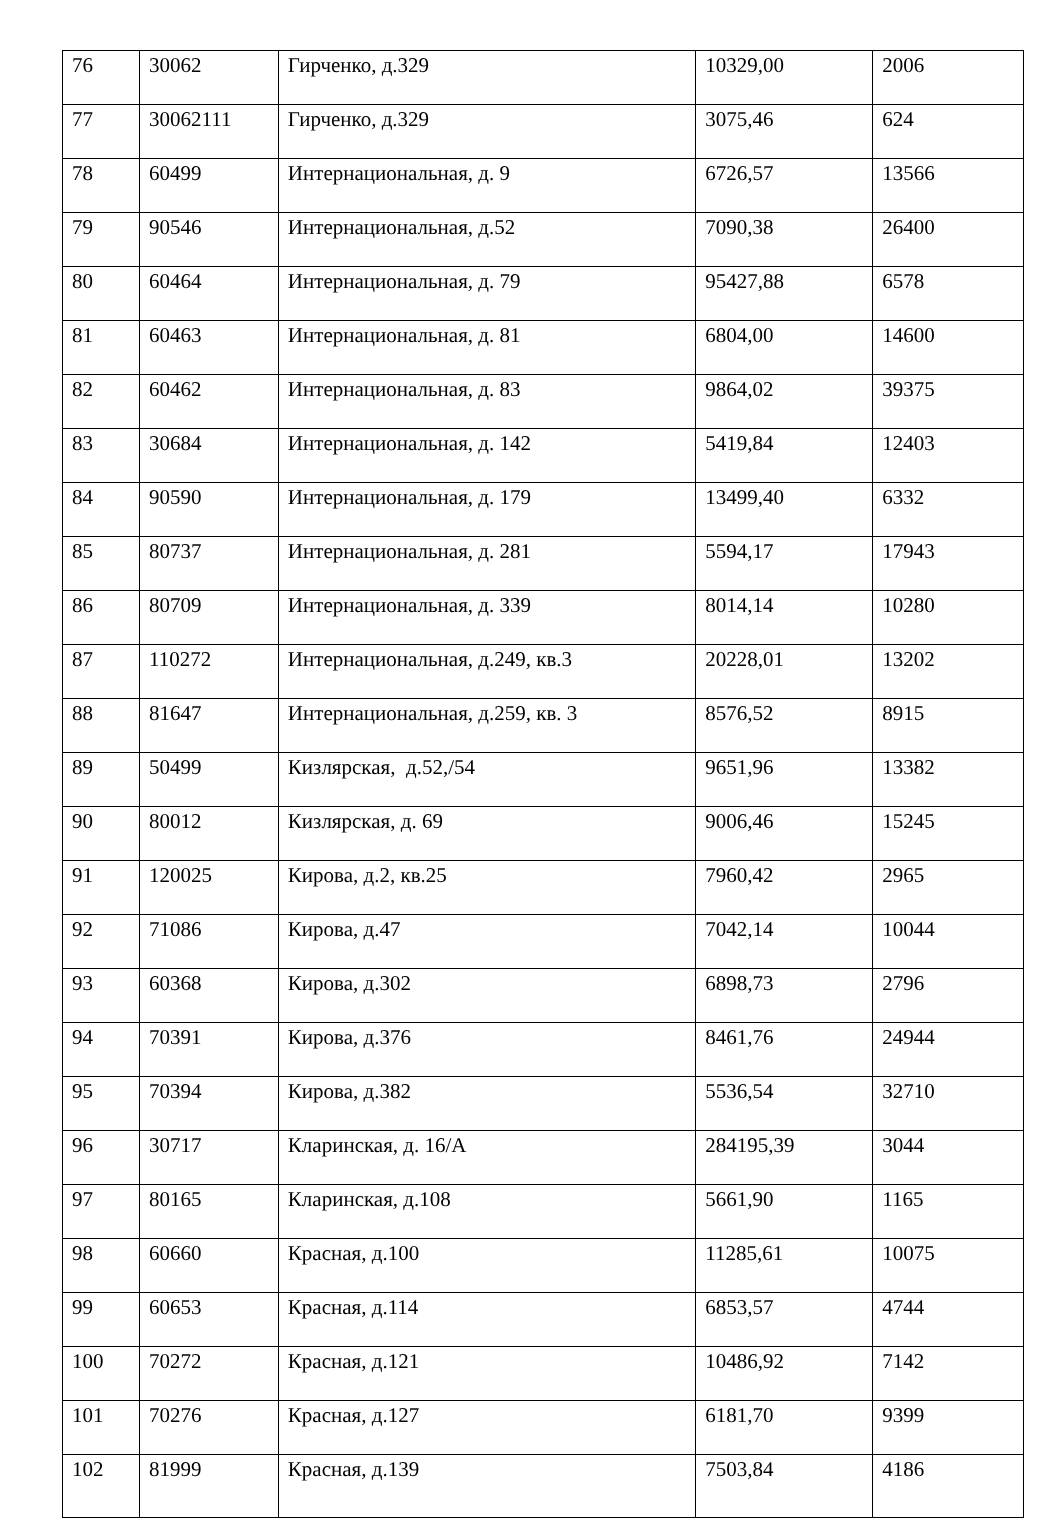| 76 | 30062 | Гирченко, д.329 | 10329,00 | 2006 |
| 77 | 30062111 | Гирченко, д.329 | 3075,46 | 624 |
| 78 | 60499 | Интернациональная, д. 9 | 6726,57 | 13566 |
| 79 | 90546 | Интернациональная, д.52 | 7090,38 | 26400 |
| 80 | 60464 | Интернациональная, д. 79 | 95427,88 | 6578 |
| 81 | 60463 | Интернациональная, д. 81 | 6804,00 | 14600 |
| 82 | 60462 | Интернациональная, д. 83 | 9864,02 | 39375 |
| 83 | 30684 | Интернациональная, д. 142 | 5419,84 | 12403 |
| 84 | 90590 | Интернациональная, д. 179 | 13499,40 | 6332 |
| 85 | 80737 | Интернациональная, д. 281 | 5594,17 | 17943 |
| 86 | 80709 | Интернациональная, д. 339 | 8014,14 | 10280 |
| 87 | 110272 | Интернациональная, д.249, кв.3 | 20228,01 | 13202 |
| 88 | 81647 | Интернациональная, д.259, кв. 3 | 8576,52 | 8915 |
| 89 | 50499 | Кизлярская, д.52,/54 | 9651,96 | 13382 |
| 90 | 80012 | Кизлярская, д. 69 | 9006,46 | 15245 |
| 91 | 120025 | Кирова, д.2, кв.25 | 7960,42 | 2965 |
| 92 | 71086 | Кирова, д.47 | 7042,14 | 10044 |
| 93 | 60368 | Кирова, д.302 | 6898,73 | 2796 |
| 94 | 70391 | Кирова, д.376 | 8461,76 | 24944 |
| 95 | 70394 | Кирова, д.382 | 5536,54 | 32710 |
| 96 | 30717 | Кларинская, д. 16/А | 284195,39 | 3044 |
| 97 | 80165 | Кларинская, д.108 | 5661,90 | 1165 |
| 98 | 60660 | Красная, д.100 | 11285,61 | 10075 |
| 99 | 60653 | Красная, д.114 | 6853,57 | 4744 |
| 100 | 70272 | Красная, д.121 | 10486,92 | 7142 |
| 101 | 70276 | Красная, д.127 | 6181,70 | 9399 |
| 102 | 81999 | Красная, д.139 | 7503,84 | 4186 |